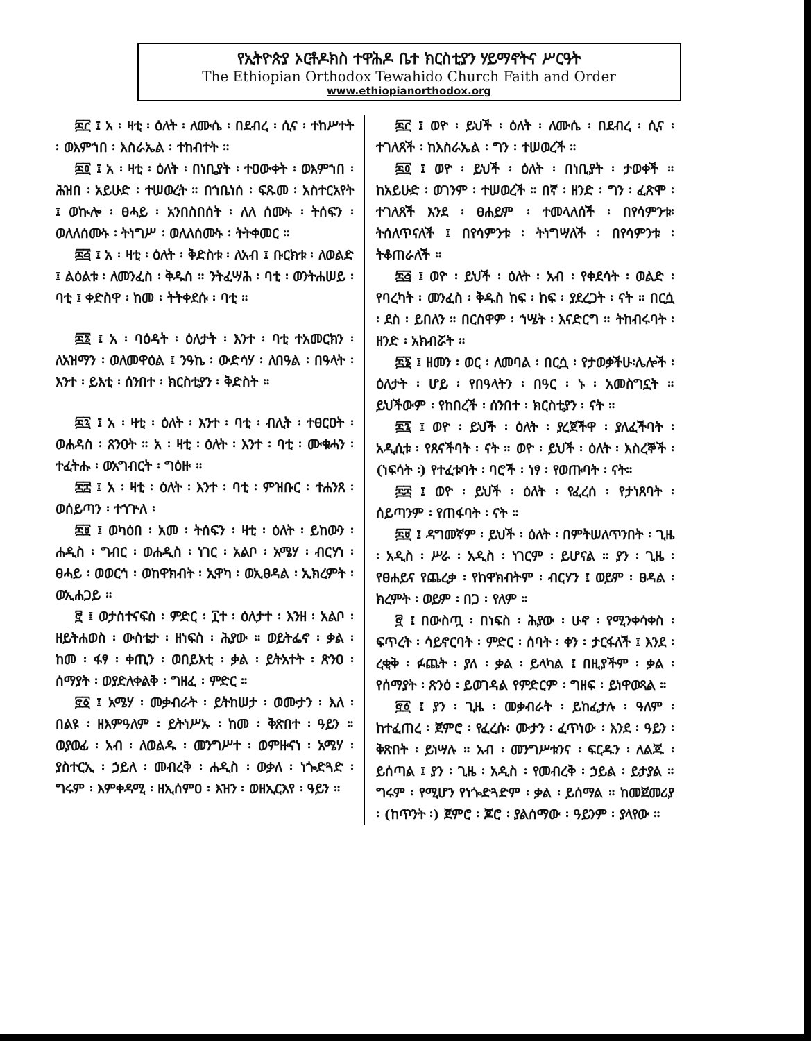የኢትዮጵያ ኦርቶዶክስ ተዋሕዶ ቤተ ክርስቲያን ሃይማኖትና ሥርዓት
The Ethiopian Orthodox Tewahido Church Faith and Order
www.ethiopianorthodox.org
፷፫ ፤ አ ፡ ዛቲ ፡ ዕለት ፡ ለሙሴ ፡ በደብረ ፡ ሲና ፡ ተከሥተት ፡ ወእምኀበ ፡ እስራኤል ፡ ተከብተት ።
፷፬ ፤ አ ፡ ዛቲ ፡ ዕለት ፡ በነቢያት ፡ ተዐውቀት ፡ ወእምኀበ ፡ ሕዝበ ፡ አይሁድ ፡ ተሠወረት ። በኀቤነሰ ፡ ፍጹመ ፡ አስተርአየት ፤ ወኲሎ ፡ ፀሓይ ፡ አንበስበሰት ፡ ለለ ሰሙኑ ፡ ትሰፍን ፡ ወለለሰሙኑ ፡ ትነግሥ ፡ ወለለሰሙኑ ፡ ትትቀመር ።
፷፭ ፤ አ ፡ ዛቲ ፡ ዕለት ፡ ቅድስቱ ፡ ለአብ ፤ ቡርክቱ ፡ ለወልድ ፤ ልዕልቱ ፡ ለመንፈስ ፡ ቅዱስ ። ንትፈሣሕ ፡ ባቲ ፡ ወንትሐሠይ ፡ ባቲ ፤ ቀድስዋ ፡ ከመ ፡ ትትቀደሱ ፡ ባቲ ።
፷፮ ፤ አ ፡ ባዕዳት ፡ ዕለታት ፡ እንተ ፡ ባቲ ተአመርክን ፡ ለአዝማን ፡ ወለመዋዕል ፤ ንዓኬ ፡ ውድሳሃ ፡ ለበዓል ፡ በዓላት ፡ እንተ ፡ ይእቲ ፡ ሰንበተ ፡ ክርስቲያን ፡ ቅድስት ።
፷፯ ፤ አ ፡ ዛቲ ፡ ዕለት ፡ እንተ ፡ ባቲ ፡ ብሊት ፡ ተፀርዐት ፡ ወሐዳስ ፡ ጸንዐት ። አ ፡ ዛቲ ፡ ዕለት ፡ እንተ ፡ ባቲ ፡ ሙቁሓን ፡ ተፈትሑ ፡ ወአግብርት ፡ ግዕዙ ።
፷፰ ፤ አ ፡ ዛቲ ፡ ዕለት ፡ እንተ ፡ ባቲ ፡ ምዝቡር ፡ ተሐንጸ ፡ ወሰይጣን ፡ ተኀጕለ ፡
፷፱ ፤ ወካዕበ ፡ አመ ፡ ትሰፍን ፡ ዛቲ ፡ ዕለት ፡ ይከውን ፡ ሐዲስ ፡ ግብር ፡ ወሐዲስ ፡ ነገር ፡ አልቦ ፡ አሜሃ ፡ ብርሃነ ፡ ፀሓይ ፡ ወወርኅ ፡ ወከዋክብት ፡ ኢዋካ ፡ ወኢፀዳል ፡ ኢክረምት ፡ ወኢሐጋይ ።
፸ ፤ ወታስተናፍስ ፡ ምድር ፡ ፲ተ ፡ ዕለታተ ፡ እንዘ ፡ አልቦ ፡ ዘይትሐወስ ፡ ውስቴታ ፡ ዘነፍስ ፡ ሕያው ። ወይትፌኖ ፡ ቃል ፡ ከመ ፡ ፋፃ ፡ ቀጢን ፡ ወበይእቲ ፡ ቃል ፡ ይትአተት ፡ ጽንዐ ፡ ሰማያት ፡ ወያድለቀልቅ ፡ ግዘፈ ፡ ምድር ።
፸፩ ፤ አሜሃ ፡ መቃብራት ፡ ይትከሠታ ፡ ወሙታን ፡ እለ ፡ በልዩ ፡ ዘእምዓለም ፡ ይትነሥኡ ፡ ከመ ፡ ቅጽበተ ፡ ዓይን ። ወያወፊ ፡ አብ ፡ ለወልዱ ፡ መንግሥተ ፡ ወምዙናነ ፡ አሜሃ ፡ ያስተርኢ ፡ ኃይለ ፡ መብረቅ ፡ ሐዲስ ፡ ወቃለ ፡ ነጐድጓድ ፡ ግሩም ፡ እምቀዳሚ ፡ ዘኢሰምዐ ፡ እዝን ፡ ወዘኢርእየ ፡ ዓይን ።
፷፫ ፤ ወዮ ፡ ይህች ፡ ዕለት ፡ ለሙሴ ፡ በደብረ ፡ ሲና ፡ ተገለጸች ፡ ከእስራኤል ፡ ግን ፡ ተሠወረች ።
፷፬ ፤ ወዮ ፡ ይህች ፡ ዕለት ፡ በነቢያት ፡ ታወቀች ። ከአይሁድ ፡ ወገንም ፡ ተሠወረች ። በኛ ፡ ዘንድ ፡ ግን ፡ ፈጽሞ ፡ ተገለጸች እንደ ፡ ፀሐይም ፡ ተመላለሰች ፡ በየሳምንቱ፡ ትሰለጥናለች ፤ በየሳምንቱ ፡ ትነግሣለች ፡ በየሳምንቱ ፡ ትቆጠራለች ።
፷፭ ፤ ወዮ ፡ ይህች ፡ ዕለት ፡ አብ ፡ የቀደሳት ፡ ወልድ ፡ የባረካት ፡ መንፈስ ፡ ቅዱስ ከፍ ፡ ከፍ ፡ ያደረጋት ፡ ናት ። በርሷ ፡ ደስ ፡ ይበለን ። በርስዋም ፡ ኀሤት ፡ እናድርግ ። ትከብሩባት ፡ ዘንድ ፡ አክብሯት ።
፷፮ ፤ ዘመን ፡ ወር ፡ ለመባል ፡ በርሷ ፡ የታወቃችሁ፡ሌሎች ፡ ዕለታት ፡ ሆይ ፡ የበዓላትን ፡ በዓር ፡ ኑ ፡ አመስግኗት ። ይህችውም ፡ የከበረች ፡ ሰንበተ ፡ ክርስቲያን ፡ ናት ።
፷፯ ፤ ወዮ ፡ ይህች ፡ ዕለት ፡ ያረጀችዋ ፡ ያለፈችባት ፡ አዲሲቱ ፡ የጸናችባት ፡ ናት ። ወዮ ፡ ይህች ፡ ዕለት ፡ እስረኞች ፡ (ነፍሳት ፡) የተፈቱባት ፡ ባሮች ፡ ነፃ ፡ የወጡባት ፡ ናት።
፷፰ ፤ ወዮ ፡ ይህች ፡ ዕለት ፡ የፈረሰ ፡ የታነጸባት ፡ ሰይጣንም ፡ የጠፋባት ፡ ናት ።
፷፱ ፤ ዳግመኛም ፡ ይህች ፡ ዕለት ፡ በምትሠለጥንበት ፡ ጊዜ ፡ አዲስ ፡ ሥራ ፡ አዲስ ፡ ነገርም ፡ ይሆናል ። ያን ፡ ጊዜ ፡ የፀሐይና የጨረቃ ፡ የከዋክብትም ፡ ብርሃን ፤ ወይም ፡ ፀዳል ፡ ክረምት ፡ ወይም ፡ በጋ ፡ የለም ።
፸ ፤ በውስጧ ፡ በነፍስ ፡ ሕያው ፡ ሁኖ ፡ የሚንቀሳቀስ ፡ ፍጥረት ፡ ሳይኖርባት ፡ ምድር ፡ ሰባት ፡ ቀን ፡ ታርፋለች ፤ እንደ ፡ ረቂቅ ፡ ፉጨት ፡ ያለ ፡ ቃል ፡ ይላካል ፤ በዚያችም ፡ ቃል ፡ የሰማያት ፡ ጽንዕ ፡ ይወገዳል የምድርም ፡ ግዘፍ ፡ ይነዋወጻል ።
፸፩ ፤ ያን ፡ ጊዜ ፡ መቃብራት ፡ ይከፈታሉ ፡ ዓለም ፡ ከተፈጠረ ፡ ጀምሮ ፡ የፈረሱ፡ ሙታን ፡ ፈጥነው ፡ እንደ ፡ ዓይን ፡ ቅጽበት ፡ ይነሣሉ ። አብ ፡ መንግሥቱንና ፡ ፍርዱን ፡ ለልጁ ፡ ይሰጣል ፤ ያን ፡ ጊዜ ፡ አዲስ ፡ የመብረቅ ፡ ኃይል ፡ ይታያል ። ግሩም ፡ የሚሆን የነጐድጓድም ፡ ቃል ፡ ይሰማል ። ከመጀመሪያ ፡ (ከጥንት ፡) ጀምሮ ፡ ጆሮ ፡ ያልሰማው ፡ ዓይንም ፡ ያላየው ።